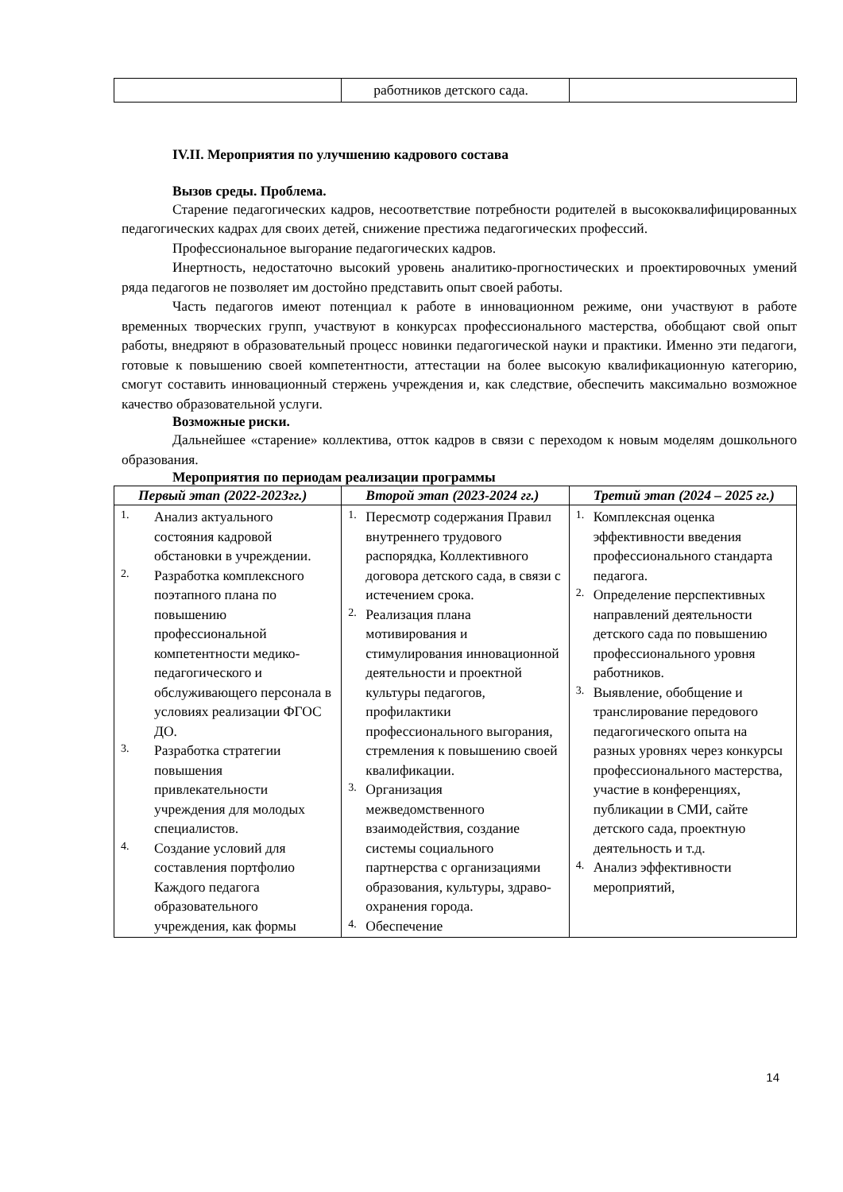| | работников детского сада. | |
IV.II. Мероприятия по улучшению кадрового состава
Вызов среды. Проблема.
Старение педагогических кадров, несоответствие потребности родителей в высококвалифицированных педагогических кадрах для своих детей, снижение престижа педагогических профессий.
Профессиональное выгорание педагогических кадров.
Инертность, недостаточно высокий уровень аналитико-прогностических и проектировочных умений ряда педагогов не позволяет им достойно представить опыт своей работы.
Часть педагогов имеют потенциал к работе в инновационном режиме, они участвуют в работе временных творческих групп, участвуют в конкурсах профессионального мастерства, обобщают свой опыт работы, внедряют в образовательный процесс новинки педагогической науки и практики. Именно эти педагоги, готовые к повышению своей компетентности, аттестации на более высокую квалификационную категорию, смогут составить инновационный стержень учреждения и, как следствие, обеспечить максимально возможное качество образовательной услуги.
Возможные риски.
Дальнейшее «старение» коллектива, отток кадров в связи с переходом к новым моделям дошкольного образования.
Мероприятия по периодам реализации программы
| Первый этап (2022-2023гг.) | Второй этап (2023-2024 гг.) | Третий этап (2024 – 2025 гг.) |
| --- | --- | --- |
| 1. Анализ актуального состояния кадровой обстановки в учреждении. 2. Разработка комплексного поэтапного плана по повышению профессиональной компетентности медико-педагогического и обслуживающего персонала в условиях реализации ФГОС ДО. 3. Разработка стратегии повышения привлекательности учреждения для молодых специалистов. 4. Создание условий для составления портфолио Каждого педагога образовательного учреждения, как формы | 1. Пересмотр содержания Правил внутреннего трудового распорядка, Коллективного договора детского сада, в связи с истечением срока. 2. Реализация плана мотивирования и стимулирования инновационной деятельности и проектной культуры педагогов, профилактики профессионального выгорания, стремления к повышению своей квалификации. 3. Организация межведомственного взаимодействия, создание системы социального партнерства с организациями образования, культуры, здраво- охранения города. 4. Обеспечение | 1. Комплексная оценка эффективности введения профессионального стандарта педагога. 2. Определение перспективных направлений деятельности детского сада по повышению профессионального уровня работников. 3. Выявление, обобщение и транслирование передового педагогического опыта на разных уровнях через конкурсы профессионального мастерства, участие в конференциях, публикации в СМИ, сайте детского сада, проектную деятельность и т.д. 4. Анализ эффективности мероприятий, |
14